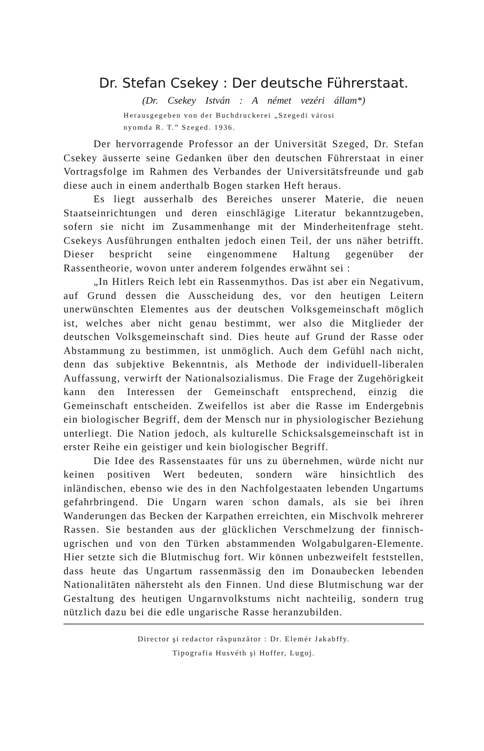Dr. Stefan Csekey : Der deutsche Führerstaat.
(Dr. Csekey István : A német vezéri állam*)
Herausgegeben von der Buchdruckerei „Szegedi városi
nyomda R. T.” Szeged. 1936.
Der hervorragende Professor an der Universität Szeged, Dr. Stefan Csekey äusserte seine Gedanken über den deutschen Führerstaat in einer Vortragsfolge im Rahmen des Verbandes der Universitätsfreunde und gab diese auch in einem anderthalb Bogen starken Heft heraus.
Es liegt ausserhalb des Bereiches unserer Materie, die neuen Staatseinrichtungen und deren einschlägige Literatur bekanntzugeben, sofern sie nicht im Zusammenhange mit der Minderheitenfrage steht. Csekeys Ausführungen enthalten jedoch einen Teil, der uns näher betrifft. Dieser bespricht seine eingenommene Haltung gegenüber der Rassentheorie, wovon unter anderem folgendes erwähnt sei :
„In Hitlers Reich lebt ein Rassenmythos. Das ist aber ein Negativum, auf Grund dessen die Ausscheidung des, vor den heutigen Leitern unerwünschten Elementes aus der deutschen Volksgemeinschaft möglich ist, welches aber nicht genau bestimmt, wer also die Mitglieder der deutschen Volksgemeinschaft sind. Dies heute auf Grund der Rasse oder Abstammung zu bestimmen, ist unmöglich. Auch dem Gefühl nach nicht, denn das subjektive Bekenntnis, als Methode der individuell-liberalen Auffassung, verwirft der Nationalsozialismus. Die Frage der Zugehörigkeit kann den Interessen der Gemeinschaft entsprechend, einzig die Gemeinschaft entscheiden. Zweifellos ist aber die Rasse im Endergebnis ein biologischer Begriff, dem der Mensch nur in physiologischer Beziehung unterliegt. Die Nation jedoch, als kulturelle Schicksalsgemeinschaft ist in erster Reihe ein geistiger und kein biologischer Begriff.
Die Idee des Rassenstaates für uns zu übernehmen, würde nicht nur keinen positiven Wert bedeuten, sondern wäre hinsichtlich des inländischen, ebenso wie des in den Nachfolgestaaten lebenden Ungartums gefahrbringend. Die Ungarn waren schon damals, als sie bei ihren Wanderungen das Becken der Karpathen erreichten, ein Mischvolk mehrerer Rassen. Sie bestanden aus der glücklichen Verschmelzung der finnisch-ugrischen und von den Türken abstammenden Wolgabulgaren-Elemente. Hier setzte sich die Blutmischug fort. Wir können unbezweifelt feststellen, dass heute das Ungartum rassenmässig den im Donaubecken lebenden Nationalitäten nähersteht als den Finnen. Und diese Blutmischung war der Gestaltung des heutigen Ungarnvolkstums nicht nachteilig, sondern trug nützlich dazu bei die edle ungarische Rasse heranzubilden.
Director şi redactor răspunzător : Dr. Elemér Jakabffy.
Tipografia Husvéth şi Hoffer, Lugoj.